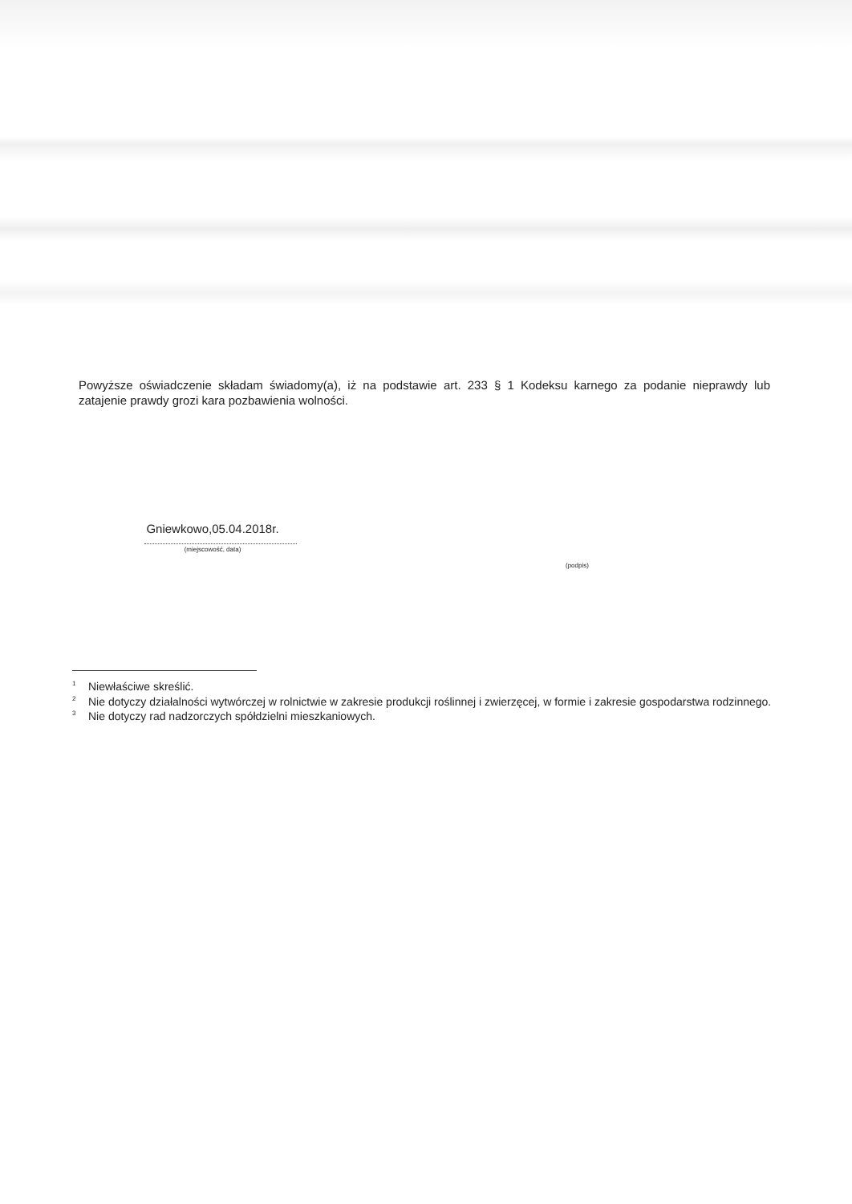Powyższe oświadczenie składam świadomy(a), iż na podstawie art. 233 § 1 Kodeksu karnego za podanie nieprawdy lub zatajenie prawdy grozi kara pozbawienia wolności.
Gniewkowo,05.04.2018r.
(miejscowość, data)
(podpis)
<sup>1</sup> Niewłaściwe skreślić.
<sup>2</sup> Nie dotyczy działalności wytwórczej w rolnictwie w zakresie produkcji roślinnej i zwierzęcej, w formie i zakresie gospodarstwa rodzinnego.
<sup>3</sup> Nie dotyczy rad nadzorczych spółdzielni mieszkaniowych.